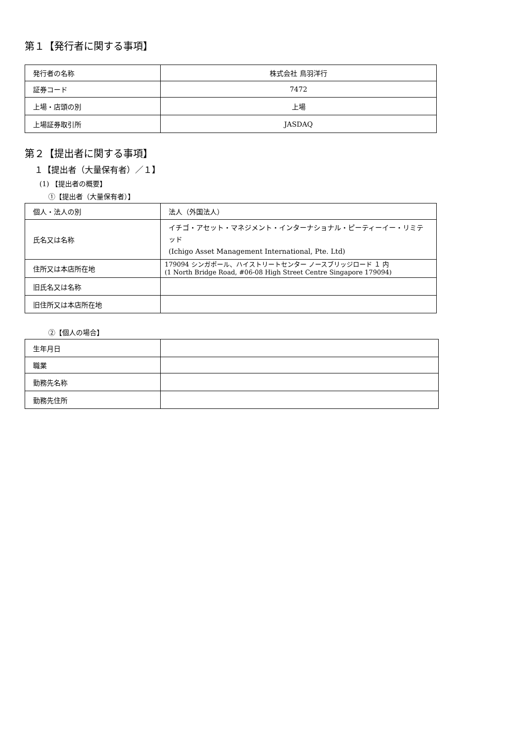第１【発行者に関する事項】
| 発行者の名称 | 株式会社 鳥羽洋行 |
| 証券コード | 7472 |
| 上場・店頭の別 | 上場 |
| 上場証券取引所 | JASDAQ |
第２【提出者に関する事項】
１【提出者（大量保有者）／１】
(1) 【提出者の概要】
①【提出者（大量保有者）】
| 個人・法人の別 | 法人（外国法人） |
| 氏名又は名称 | イチゴ・アセット・マネジメント・インターナショナル・ピーティーイー・リミテッド (Ichigo Asset Management International, Pte. Ltd) |
| 住所又は本店所在地 | 179094 シンガポール、ハイストリートセンター ノースブリッジロード １ 内 (1 North Bridge Road, #06-08 High Street Centre Singapore 179094) |
| 旧氏名又は名称 | |
| 旧住所又は本店所在地 | |
②【個人の場合】
| 生年月日 | |
| 職業 | |
| 勤務先名称 | |
| 勤務先住所 | |